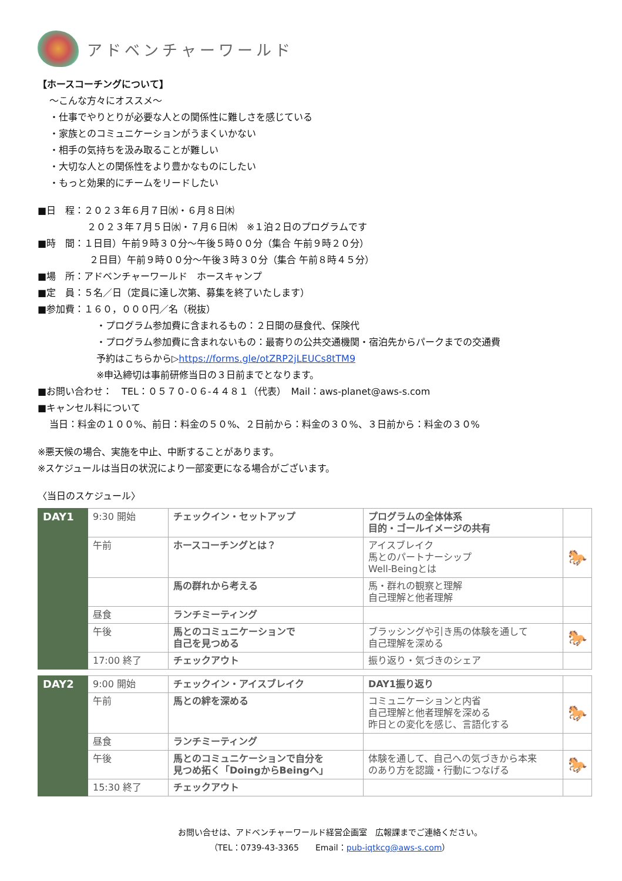アドベンチャーワールド
【ホースコーチングについて】
～こんな方々にオススメ～
・仕事でやりとりが必要な人との関係性に難しさを感じている
・家族とのコミュニケーションがうまくいかない
・相手の気持ちを汲み取ることが難しい
・大切な人との関係性をより豊かなものにしたい
・もっと効果的にチームをリードしたい
■日　程：２０２３年６月７日㈬・６月８日㈭
２０２３年７月５日㈬・７月６日㈭　※１泊２日のプログラムです
■時　間：１日目）午前９時３０分～午後５時００分（集合 午前９時２０分）
２日目）午前９時００分～午後３時３０分（集合 午前８時４５分）
■場　所：アドベンチャーワールド　ホースキャンプ
■定　員：５名／日（定員に達し次第、募集を終了いたします）
■参加費：１６０，０００円／名（税抜）
・プログラム参加費に含まれるもの：２日間の昼食代、保険代
・プログラム参加費に含まれないもの：最寄りの公共交通機関・宿泊先からパークまでの交通費
予約はこちらから▷https://forms.gle/otZRP2jLEUCs8tTM9
※申込締切は事前研修当日の３日前までとなります。
■お問い合わせ：　TEL：０５７０-０６-４４８１（代表）　Mail：aws-planet@aws-s.com
■キャンセル料について
当日：料金の１００%、前日：料金の５０%、２日前から：料金の３０%、３日前から：料金の３０%
※悪天候の場合、実施を中止、中断することがあります。
※スケジュールは当日の状況により一部変更になる場合がございます。
〈当日のスケジュール〉
| DAY1 | 9:30 開始 | チェックイン・セットアップ | プログラムの全体体系 目的・ゴールイメージの共有 | |
| | 午前 | ホースコーチングとは？ | アイスブレイク 馬とのパートナーシップ Well-Beingとは | 🐎 |
| | | 馬の群れから考える | 馬・群れの観察と理解 自己理解と他者理解 | |
| | 昼食 | ランチミーティング | | |
| | 午後 | 馬とのコミュニケーションで 自己を見つめる | ブラッシングや引き馬の体験を通して 自己理解を深める | 🐎 |
| | 17:00 終了 | チェックアウト | 振り返り・気づきのシェア | |
| DAY2 | 9:00 開始 | チェックイン・アイスブレイク | DAY1振り返り | |
| | 午前 | 馬との絆を深める | コミュニケーションと内省 自己理解と他者理解を深める 昨日との変化を感じ、言語化する | 🐎 |
| | 昼食 | ランチミーティング | | |
| | 午後 | 馬とのコミュニケーションで自分を 見つめ拓く「DoingからBeingへ」 | 体験を通して、自己への気づきから本来 のあり方を認識・行動につなげる | 🐎 |
| | 15:30 終了 | チェックアウト | | |
お問い合せは、アドベンチャーワールド経営企画室　広報課までご連絡ください。
（TEL：0739-43-3365　　Email：pub-iqtkcg@aws-s.com）